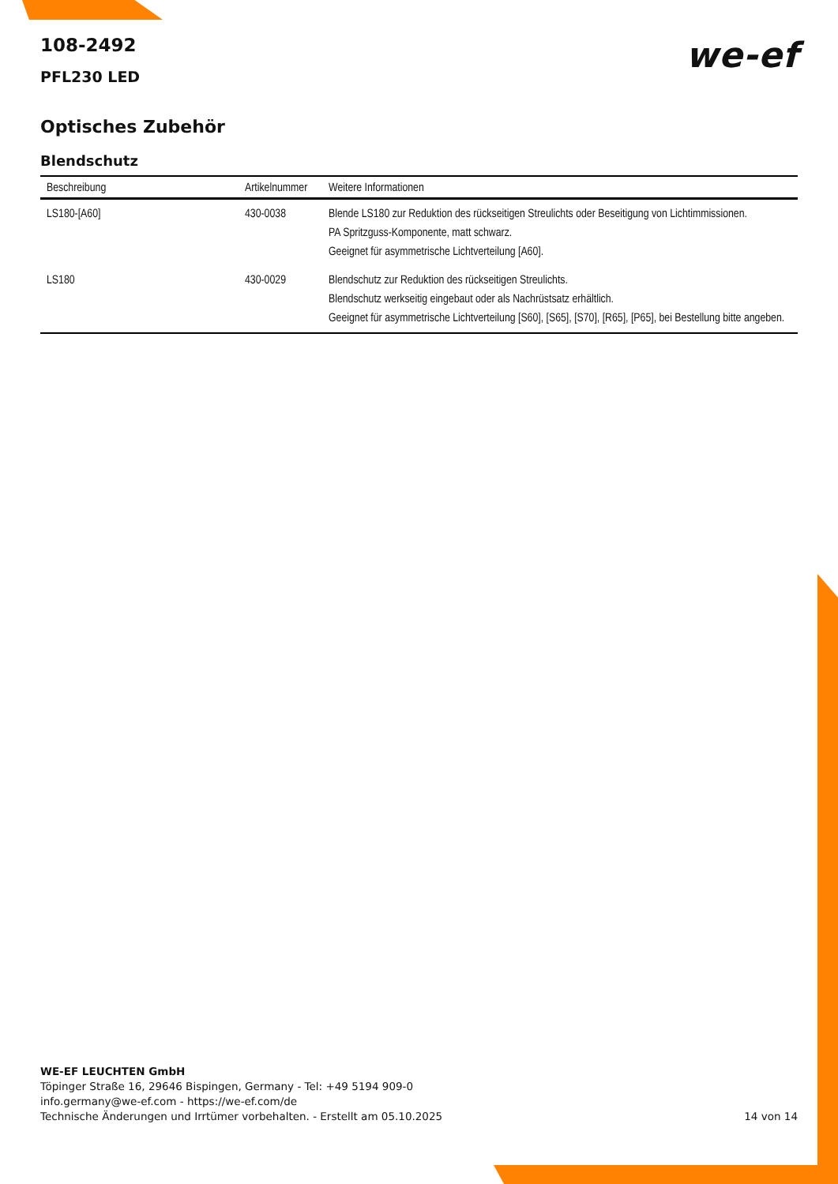we-ef
108-2492
PFL230 LED
Optisches Zubehör
Blendschutz
| Beschreibung | Artikelnummer | Weitere Informationen |
| --- | --- | --- |
| LS180-[A60] | 430-0038 | Blende LS180 zur Reduktion des rückseitigen Streulichts oder Beseitigung von Lichtimmissionen. PA Spritzguss-Komponente, matt schwarz. Geeignet für asymmetrische Lichtverteilung [A60]. |
| LS180 | 430-0029 | Blendschutz zur Reduktion des rückseitigen Streulichts. Blendschutz werkseitig eingebaut oder als Nachrüstsatz erhältlich. Geeignet für asymmetrische Lichtverteilung [S60], [S65], [S70], [R65], [P65], bei Bestellung bitte angeben. |
WE-EF LEUCHTEN GmbH
Töpinger Straße 16, 29646 Bispingen, Germany - Tel: +49 5194 909-0
info.germany@we-ef.com - https://we-ef.com/de
Technische Änderungen und Irrtümer vorbehalten. - Erstellt am 05.10.2025 14 von 14